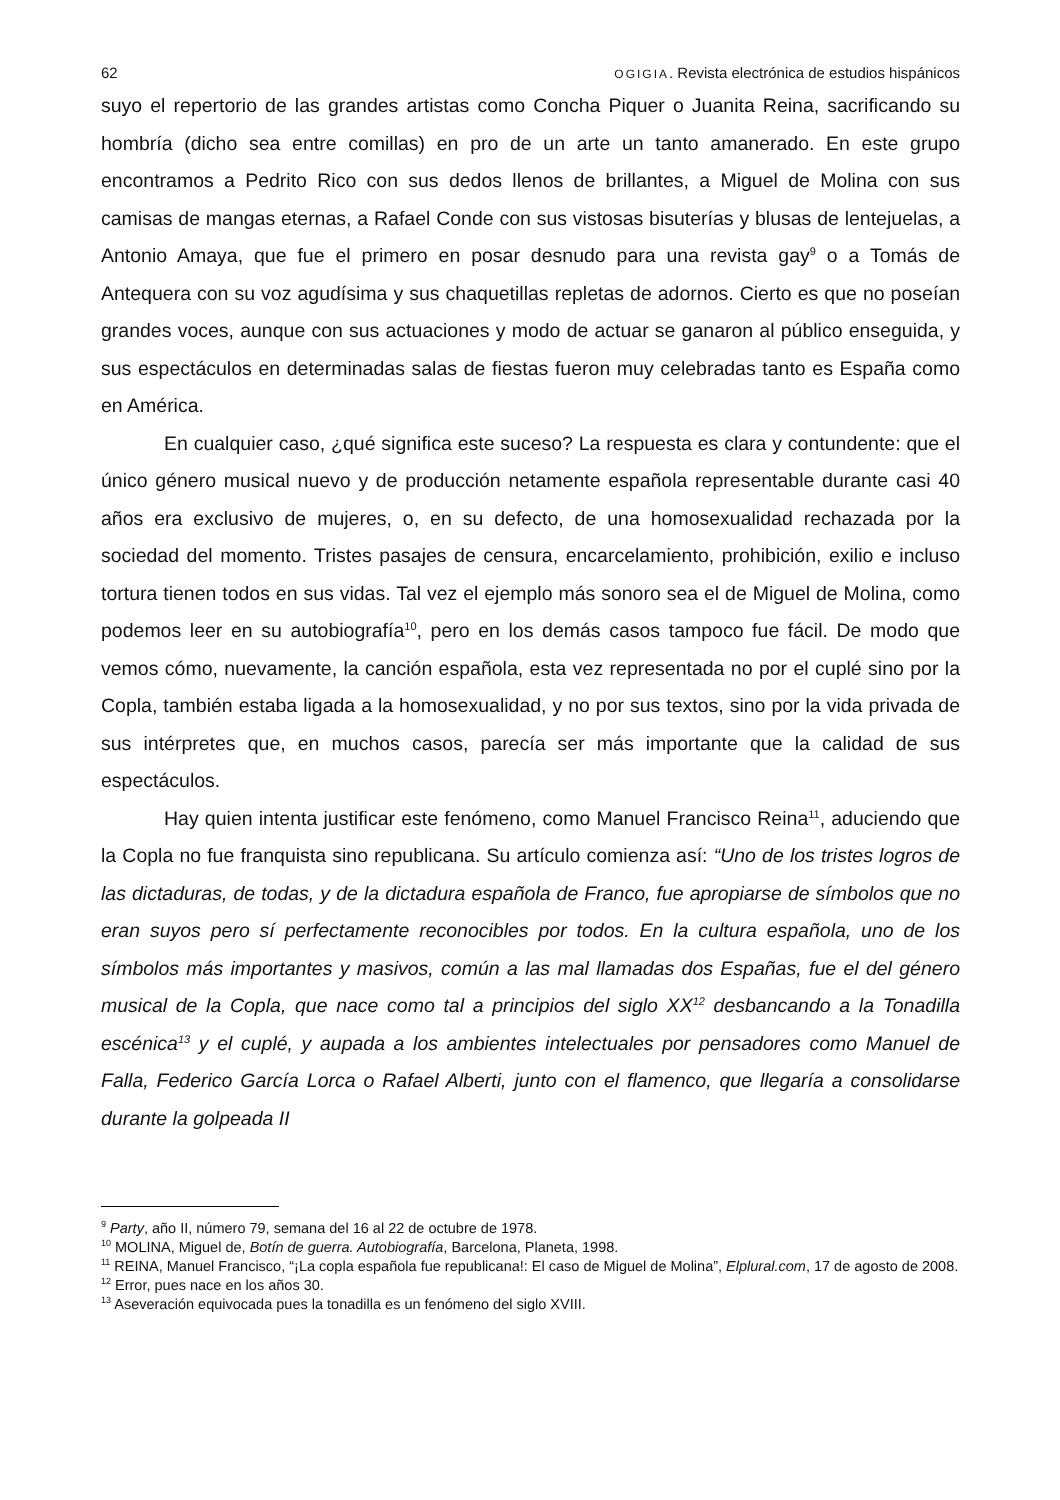62 OGIGIA. Revista electrónica de estudios hispánicos
suyo el repertorio de las grandes artistas como Concha Piquer o Juanita Reina, sacrificando su hombría (dicho sea entre comillas) en pro de un arte un tanto amanerado. En este grupo encontramos a Pedrito Rico con sus dedos llenos de brillantes, a Miguel de Molina con sus camisas de mangas eternas, a Rafael Conde con sus vistosas bisuterías y blusas de lentejuelas, a Antonio Amaya, que fue el primero en posar desnudo para una revista gay<sup>9</sup> o a Tomás de Antequera con su voz agudísima y sus chaquetillas repletas de adornos. Cierto es que no poseían grandes voces, aunque con sus actuaciones y modo de actuar se ganaron al público enseguida, y sus espectáculos en determinadas salas de fiestas fueron muy celebradas tanto es España como en América.
En cualquier caso, ¿qué significa este suceso? La respuesta es clara y contundente: que el único género musical nuevo y de producción netamente española representable durante casi 40 años era exclusivo de mujeres, o, en su defecto, de una homosexualidad rechazada por la sociedad del momento. Tristes pasajes de censura, encarcelamiento, prohibición, exilio e incluso tortura tienen todos en sus vidas. Tal vez el ejemplo más sonoro sea el de Miguel de Molina, como podemos leer en su autobiografía<sup>10</sup>, pero en los demás casos tampoco fue fácil. De modo que vemos cómo, nuevamente, la canción española, esta vez representada no por el cuplé sino por la Copla, también estaba ligada a la homosexualidad, y no por sus textos, sino por la vida privada de sus intérpretes que, en muchos casos, parecía ser más importante que la calidad de sus espectáculos.
Hay quien intenta justificar este fenómeno, como Manuel Francisco Reina<sup>11</sup>, aduciendo que la Copla no fue franquista sino republicana. Su artículo comienza así: “Uno de los tristes logros de las dictaduras, de todas, y de la dictadura española de Franco, fue apropiarse de símbolos que no eran suyos pero sí perfectamente reconocibles por todos. En la cultura española, uno de los símbolos más importantes y masivos, común a las mal llamadas dos Españas, fue el del género musical de la Copla, que nace como tal a principios del siglo XX<sup>12</sup> desbancando a la Tonadilla escénica<sup>13</sup> y el cuplé, y aupada a los ambientes intelectuales por pensadores como Manuel de Falla, Federico García Lorca o Rafael Alberti, junto con el flamenco, que llegaría a consolidarse durante la golpeada II
<sup>9</sup> Party, año II, número 79, semana del 16 al 22 de octubre de 1978.
<sup>10</sup> MOLINA, Miguel de, Botín de guerra. Autobiografía, Barcelona, Planeta, 1998.
<sup>11</sup> REINA, Manuel Francisco, “¡La copla española fue republicana!: El caso de Miguel de Molina”, Elplural.com, 17 de agosto de 2008.
<sup>12</sup> Error, pues nace en los años 30.
<sup>13</sup> Aseveración equivocada pues la tonadilla es un fenómeno del siglo XVIII.